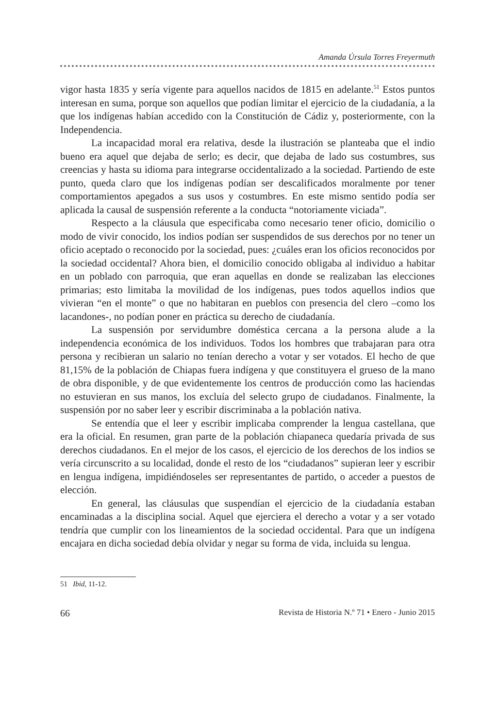Amanda Úrsula Torres Freyermuth
vigor hasta 1835 y sería vigente para aquellos nacidos de 1815 en adelante.<sup>51</sup> Estos puntos interesan en suma, porque son aquellos que podían limitar el ejercicio de la ciudadanía, a la que los indígenas habían accedido con la Constitución de Cádiz y, posteriormente, con la Independencia.
La incapacidad moral era relativa, desde la ilustración se planteaba que el indio bueno era aquel que dejaba de serlo; es decir, que dejaba de lado sus costumbres, sus creencias y hasta su idioma para integrarse occidentalizado a la sociedad. Partiendo de este punto, queda claro que los indígenas podían ser descalificados moralmente por tener comportamientos apegados a sus usos y costumbres. En este mismo sentido podía ser aplicada la causal de suspensión referente a la conducta “notoriamente viciada”.
Respecto a la cláusula que especificaba como necesario tener oficio, domicilio o modo de vivir conocido, los indios podían ser suspendidos de sus derechos por no tener un oficio aceptado o reconocido por la sociedad, pues: ¿cuáles eran los oficios reconocidos por la sociedad occidental? Ahora bien, el domicilio conocido obligaba al individuo a habitar en un poblado con parroquia, que eran aquellas en donde se realizaban las elecciones primarias; esto limitaba la movilidad de los indígenas, pues todos aquellos indios que vivieran “en el monte” o que no habitaran en pueblos con presencia del clero –como los lacandones-, no podían poner en práctica su derecho de ciudadanía.
La suspensión por servidumbre doméstica cercana a la persona alude a la independencia económica de los individuos. Todos los hombres que trabajaran para otra persona y recibieran un salario no tenían derecho a votar y ser votados. El hecho de que 81,15% de la población de Chiapas fuera indígena y que constituyera el grueso de la mano de obra disponible, y de que evidentemente los centros de producción como las haciendas no estuvieran en sus manos, los excluía del selecto grupo de ciudadanos. Finalmente, la suspensión por no saber leer y escribir discriminaba a la población nativa.
Se entendía que el leer y escribir implicaba comprender la lengua castellana, que era la oficial. En resumen, gran parte de la población chiapaneca quedaría privada de sus derechos ciudadanos. En el mejor de los casos, el ejercicio de los derechos de los indios se vería circunscrito a su localidad, donde el resto de los “ciudadanos” supieran leer y escribir en lengua indígena, impidiéndoseles ser representantes de partido, o acceder a puestos de elección.
En general, las cláusulas que suspendían el ejercicio de la ciudadanía estaban encaminadas a la disciplina social. Aquel que ejerciera el derecho a votar y a ser votado tendría que cumplir con los lineamientos de la sociedad occidental. Para que un indígena encajara en dicha sociedad debía olvidar y negar su forma de vida, incluida su lengua.
51 Ibid, 11-12.
66 Revista de Historia N.º 71 • Enero - Junio 2015